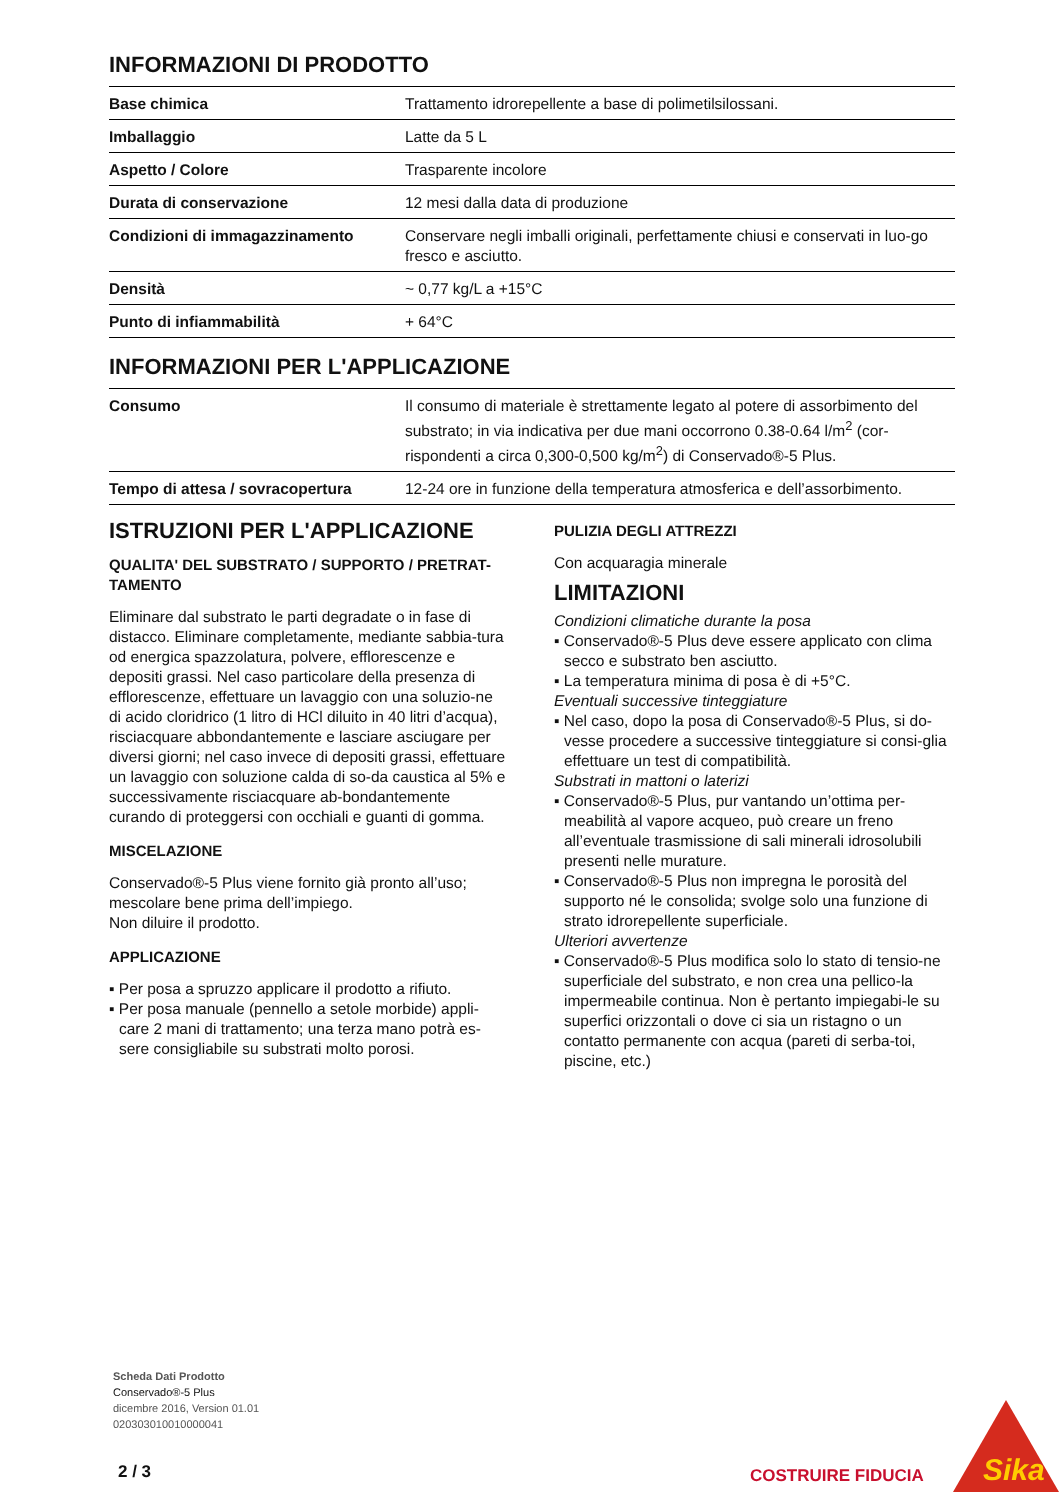INFORMAZIONI DI PRODOTTO
| Base chimica | Trattamento idrorepellente a base di polimetilsilossani. |
| Imballaggio | Latte da 5 L |
| Aspetto / Colore | Trasparente incolore |
| Durata di conservazione | 12 mesi dalla data di produzione |
| Condizioni di immagazzinamento | Conservare negli imballi originali, perfettamente chiusi e conservati in luo-go fresco e asciutto. |
| Densità | ~ 0,77 kg/L a +15°C |
| Punto di infiammabilità | + 64°C |
INFORMAZIONI PER L'APPLICAZIONE
| Consumo | Il consumo di materiale è strettamente legato al potere di assorbimento del substrato; in via indicativa per due mani occorrono 0.38-0.64 l/m<sup>2</sup> (cor-rispondenti a circa 0,300-0,500 kg/m<sup>2</sup>) di Conservado®-5 Plus. |
| Tempo di attesa / sovracopertura | 12-24 ore in funzione della temperatura atmosferica e dell’assorbimento. |
ISTRUZIONI PER L'APPLICAZIONE
QUALITA' DEL SUBSTRATO / SUPPORTO / PRETRAT-TAMENTO
Eliminare dal substrato le parti degradate o in fase di distacco. Eliminare completamente, mediante sabbia-tura od energica spazzolatura, polvere, efflorescenze e depositi grassi. Nel caso particolare della presenza di efflorescenze, effettuare un lavaggio con una soluzio-ne di acido cloridrico (1 litro di HCl diluito in 40 litri d’acqua), risciacquare abbondantemente e lasciare asciugare per diversi giorni; nel caso invece di depositi grassi, effettuare un lavaggio con soluzione calda di so-da caustica al 5% e successivamente risciacquare ab-bondantemente curando di proteggersi con occhiali e guanti di gomma.
MISCELAZIONE
Conservado®-5 Plus viene fornito già pronto all’uso; mescolare bene prima dell’impiego.
Non diluire il prodotto.
APPLICAZIONE
▪ Per posa a spruzzo applicare il prodotto a rifiuto.
▪ Per posa manuale (pennello a setole morbide) appli-care 2 mani di trattamento; una terza mano potrà es-sere consigliabile su substrati molto porosi.
PULIZIA DEGLI ATTREZZI
Con acquaragia minerale
LIMITAZIONI
Condizioni climatiche durante la posa
▪ Conservado®-5 Plus deve essere applicato con clima secco e substrato ben asciutto.
▪ La temperatura minima di posa è di +5°C.
Eventuali successive tinteggiature
▪ Nel caso, dopo la posa di Conservado®-5 Plus, si do-vesse procedere a successive tinteggiature si consi-glia effettuare un test di compatibilità.
Substrati in mattoni o laterizi
▪ Conservado®-5 Plus, pur vantando un’ottima per-meabilità al vapore acqueo, può creare un freno all’eventuale trasmissione di sali minerali idrosolubili presenti nelle murature.
▪ Conservado®-5 Plus non impregna le porosità del supporto né le consolida; svolge solo una funzione di strato idrorepellente superficiale.
Ulteriori avvertenze
▪ Conservado®-5 Plus modifica solo lo stato di tensio-ne superficiale del substrato, e non crea una pellico-la impermeabile continua. Non è pertanto impiegabi-le su superfici orizzontali o dove ci sia un ristagno o un contatto permanente con acqua (pareti di serba-toi, piscine, etc.)
Scheda Dati Prodotto
Conservado®-5 Plus
dicembre 2016, Version 01.01
020303010010000041
2 / 3 COSTRUIRE FIDUCIA
Sika